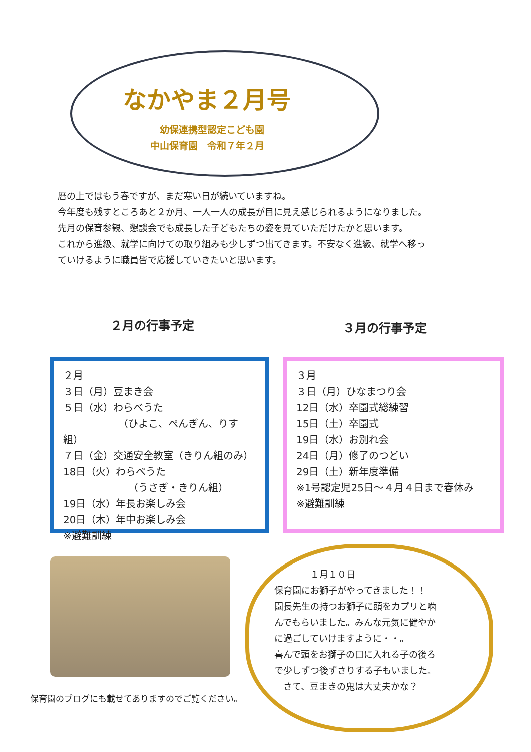なかやま２月号
幼保連携型認定こども園
中山保育園　令和７年２月
暦の上ではもう春ですが、まだ寒い日が続いていますね。
今年度も残すところあと２か月、一人一人の成長が目に見え感じられるようになりました。
先月の保育参観、懇談会でも成長した子どもたちの姿を見ていただけたかと思います。
これから進級、就学に向けての取り組みも少しずつ出てきます。不安なく進級、就学へ移っ
ていけるように職員皆で応援していきたいと思います。
２月の行事予定 ３月の行事予定
２月
３日（月）豆まき会
５日（水）わらべうた
　　　　　　（ひよこ、ぺんぎん、りす組）
７日（金）交通安全教室（きりん組のみ）
18日（火）わらべうた
　　　　　　　（うさぎ・きりん組）
19日（水）年長お楽しみ会
20日（木）年中お楽しみ会
※避難訓練
３月
３日（月）ひなまつり会
12日（水）卒園式総練習
15日（土）卒園式
19日（水）お別れ会
24日（月）修了のつどい
29日（土）新年度準備
※1号認定児25日〜４月４日まで春休み
※避難訓練
　　　　１月１０日
保育園にお獅子がやってきました！！
園長先生の持つお獅子に頭をカプリと噛
んでもらいました。みんな元気に健やか
に過ごしていけますように・・。
喜んで頭をお獅子の口に入れる子の後ろ
で少しずつ後ずさりする子もいました。
　さて、豆まきの鬼は大丈夫かな？
保育園のブログにも載せてありますのでご覧ください。